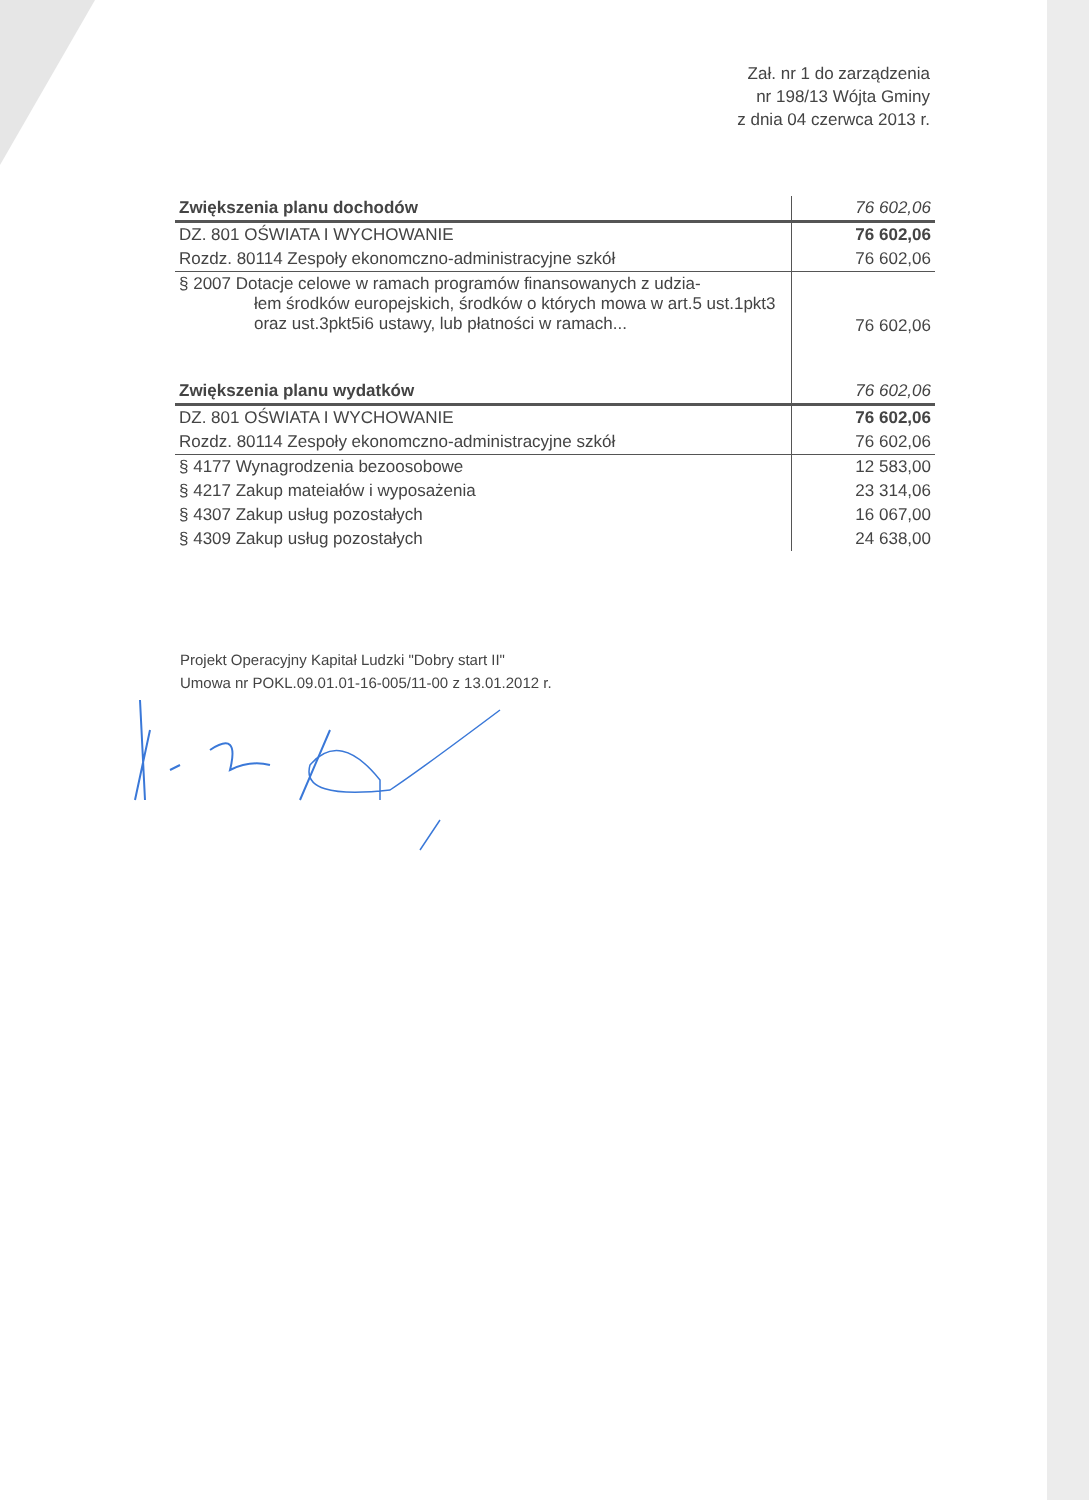Zał. nr 1 do zarządzenia
nr 198/13 Wójta Gminy
z dnia 04 czerwca 2013 r.
| Zwiększenia planu dochodów | 76 602,06 |
| DZ. 801 OŚWIATA I WYCHOWANIE | 76 602,06 |
| Rozdz. 80114 Zespoły ekonomczno-administracyjne szkół | 76 602,06 |
| § 2007 Dotacje celowe w ramach programów finansowanych z udzia- łem środków europejskich, środków o których mowa w art.5 ust.1pkt3 oraz ust.3pkt5i6 ustawy, lub płatności w ramach... | 76 602,06 |
| Zwiększenia planu wydatków | 76 602,06 |
| DZ. 801 OŚWIATA I WYCHOWANIE | 76 602,06 |
| Rozdz. 80114 Zespoły ekonomczno-administracyjne szkół | 76 602,06 |
| § 4177 Wynagrodzenia bezoosobowe | 12 583,00 |
| § 4217 Zakup mateiałów i wyposażenia | 23 314,06 |
| § 4307 Zakup usług pozostałych | 16 067,00 |
| § 4309 Zakup usług pozostałych | 24 638,00 |
Projekt Operacyjny Kapitał Ludzki "Dobry start II"
Umowa nr POKL.09.01.01-16-005/11-00 z 13.01.2012 r.